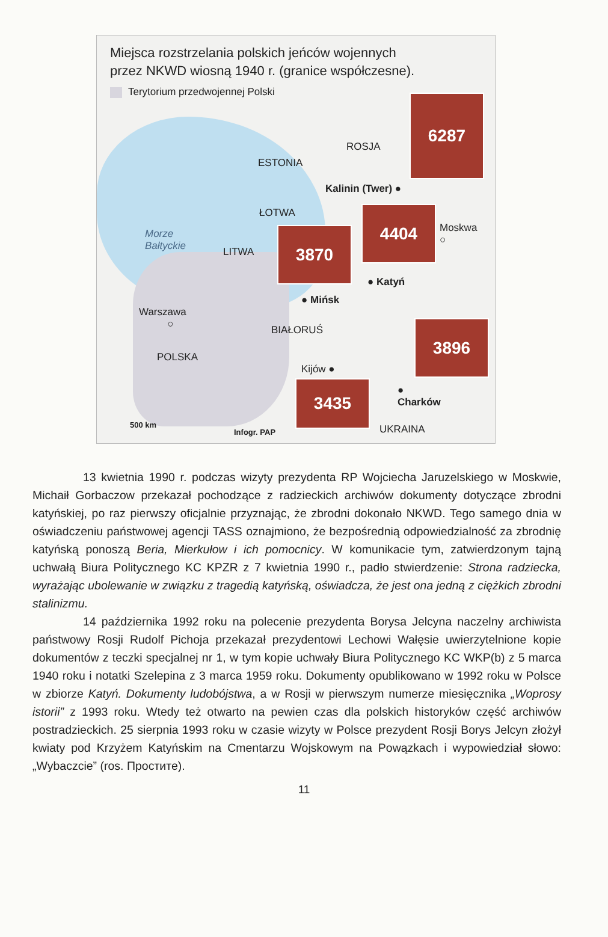Miejsca rozstrzelania polskich jeńców wojennych
przez NKWD wiosną 1940 r. (granice współczesne).
Terytorium przedwojennej Polski
6287
ROSJA
ESTONIA
Kalinin (Twer) ●
ŁOTWA 4404
Moskwa
○
Morze
Bałtyckie
LITWA
3870
● Katyń
● Mińsk
Warszawa
○
BIAŁORUŚ 3896
POLSKA
Kijów ●
3435
●
Charków
500 km
Infogr. PAP UKRAINA
13 kwietnia 1990 r. podczas wizyty prezydenta RP Wojciecha Jaruzelskiego w Moskwie, Michaił Gorbaczow przekazał pochodzące z radzieckich archiwów dokumenty dotyczące zbrodni katyńskiej, po raz pierwszy oficjalnie przyznając, że zbrodni dokonało NKWD. Tego samego dnia w oświadczeniu państwowej agencji TASS oznajmiono, że bezpośrednią odpowiedzialność za zbrodnię katyńską ponoszą Beria, Mierkułow i ich pomocnicy. W komunikacie tym, zatwierdzonym tajną uchwałą Biura Politycznego KC KPZR z 7 kwietnia 1990 r., padło stwierdzenie: Strona radziecka, wyrażając ubolewanie w związku z tragedią katyńską, oświadcza, że jest ona jedną z ciężkich zbrodni stalinizmu.
14 października 1992 roku na polecenie prezydenta Borysa Jelcyna naczelny archiwista państwowy Rosji Rudolf Pichoja przekazał prezydentowi Lechowi Wałęsie uwierzytelnione kopie dokumentów z teczki specjalnej nr 1, w tym kopie uchwały Biura Politycznego KC WKP(b) z 5 marca 1940 roku i notatki Szelepina z 3 marca 1959 roku. Dokumenty opublikowano w 1992 roku w Polsce w zbiorze Katyń. Dokumenty ludobójstwa, a w Rosji w pierwszym numerze miesięcznika „Woprosy istorii” z 1993 roku. Wtedy też otwarto na pewien czas dla polskich historyków część archiwów postradzieckich. 25 sierpnia 1993 roku w czasie wizyty w Polsce prezydent Rosji Borys Jelcyn złożył kwiaty pod Krzyżem Katyńskim na Cmentarzu Wojskowym na Powązkach i wypowiedział słowo: „Wybaczcie” (ros. Простите).
11